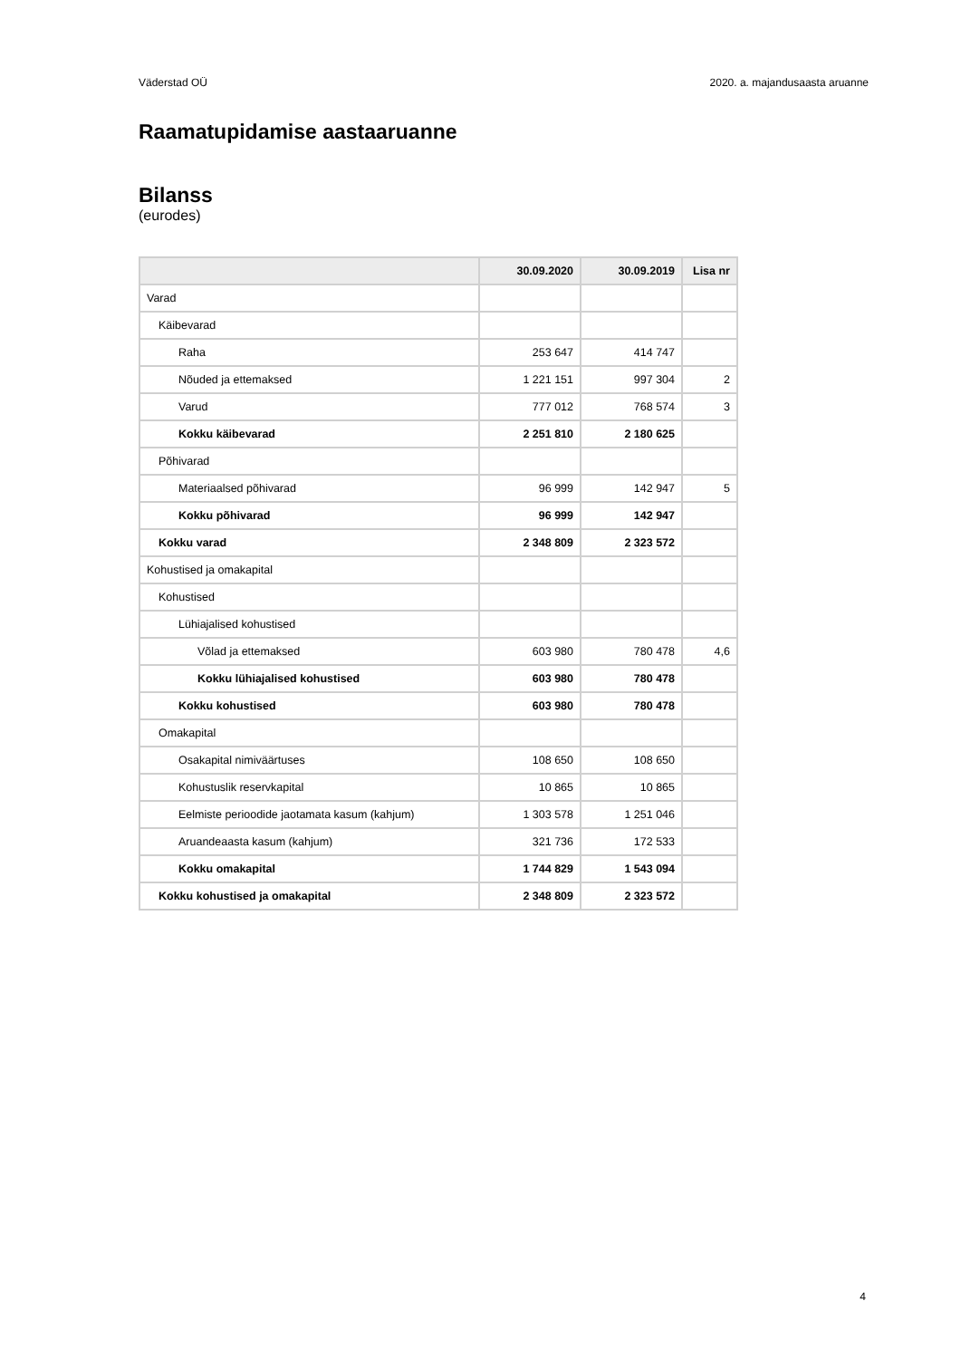Väderstad OÜ 2020. a. majandusaasta aruanne
Raamatupidamise aastaaruanne
Bilanss
(eurodes)
| | 30.09.2020 | 30.09.2019 | Lisa nr |
| --- | --- | --- | --- |
| Varad | | | |
| Käibevarad | | | |
| Raha | 253 647 | 414 747 | |
| Nõuded ja ettemaksed | 1 221 151 | 997 304 | 2 |
| Varud | 777 012 | 768 574 | 3 |
| Kokku käibevarad | 2 251 810 | 2 180 625 | |
| Põhivarad | | | |
| Materiaalsed põhivarad | 96 999 | 142 947 | 5 |
| Kokku põhivarad | 96 999 | 142 947 | |
| Kokku varad | 2 348 809 | 2 323 572 | |
| Kohustised ja omakapital | | | |
| Kohustised | | | |
| Lühiajalised kohustised | | | |
| Võlad ja ettemaksed | 603 980 | 780 478 | 4,6 |
| Kokku lühiajalised kohustised | 603 980 | 780 478 | |
| Kokku kohustised | 603 980 | 780 478 | |
| Omakapital | | | |
| Osakapital nimiväärtuses | 108 650 | 108 650 | |
| Kohustuslik reservkapital | 10 865 | 10 865 | |
| Eelmiste perioodide jaotamata kasum (kahjum) | 1 303 578 | 1 251 046 | |
| Aruandeaasta kasum (kahjum) | 321 736 | 172 533 | |
| Kokku omakapital | 1 744 829 | 1 543 094 | |
| Kokku kohustised ja omakapital | 2 348 809 | 2 323 572 | |
4